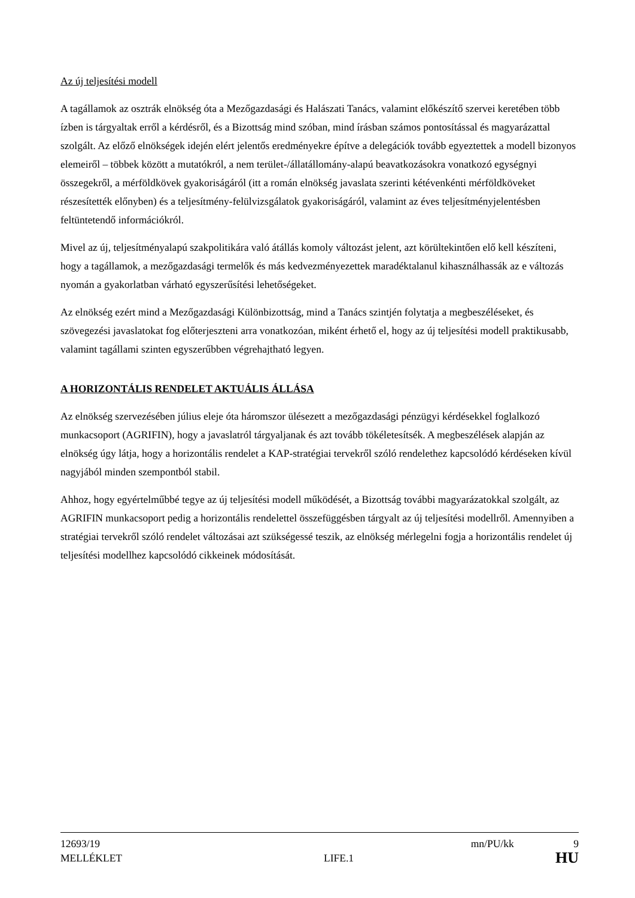Az új teljesítési modell
A tagállamok az osztrák elnökség óta a Mezőgazdasági és Halászati Tanács, valamint előkészítő szervei keretében több ízben is tárgyaltak erről a kérdésről, és a Bizottság mind szóban, mind írásban számos pontosítással és magyarázattal szolgált. Az előző elnökségek idején elért jelentős eredményekre építve a delegációk tovább egyeztettek a modell bizonyos elemeiről – többek között a mutatókról, a nem terület-/állatállomány-alapú beavatkozásokra vonatkozó egységnyi összegekről, a mérföldkövek gyakoriságáról (itt a román elnökség javaslata szerinti kétévenkénti mérföldköveket részesítették előnyben) és a teljesítmény-felülvizsgálatok gyakoriságáról, valamint az éves teljesítményjelentésben feltüntetendő információkról.
Mivel az új, teljesítményalapú szakpolitikára való átállás komoly változást jelent, azt körültekintően elő kell készíteni, hogy a tagállamok, a mezőgazdasági termelők és más kedvezményezettek maradéktalanul kihasználhassák az e változás nyomán a gyakorlatban várható egyszerűsítési lehetőségeket.
Az elnökség ezért mind a Mezőgazdasági Különbizottság, mind a Tanács szintjén folytatja a megbeszéléseket, és szövegezési javaslatokat fog előterjeszteni arra vonatkozóan, miként érhető el, hogy az új teljesítési modell praktikusabb, valamint tagállami szinten egyszerűbben végrehajtható legyen.
A HORIZONTÁLIS RENDELET AKTUÁLIS ÁLLÁSA
Az elnökség szervezésében július eleje óta háromszor ülésezett a mezőgazdasági pénzügyi kérdésekkel foglalkozó munkacsoport (AGRIFIN), hogy a javaslatról tárgyaljanak és azt tovább tökéletesítsék. A megbeszélések alapján az elnökség úgy látja, hogy a horizontális rendelet a KAP-stratégiai tervekről szóló rendelethez kapcsolódó kérdéseken kívül nagyjából minden szempontból stabil.
Ahhoz, hogy egyértelműbbé tegye az új teljesítési modell működését, a Bizottság további magyarázatokkal szolgált, az AGRIFIN munkacsoport pedig a horizontális rendelettel összefüggésben tárgyalt az új teljesítési modellről. Amennyiben a stratégiai tervekről szóló rendelet változásai azt szükségessé teszik, az elnökség mérlegelni fogja a horizontális rendelet új teljesítési modellhez kapcsolódó cikkeinek módosítását.
12693/19 mn/PU/kk 9
MELLÉKLET LIFE.1 HU